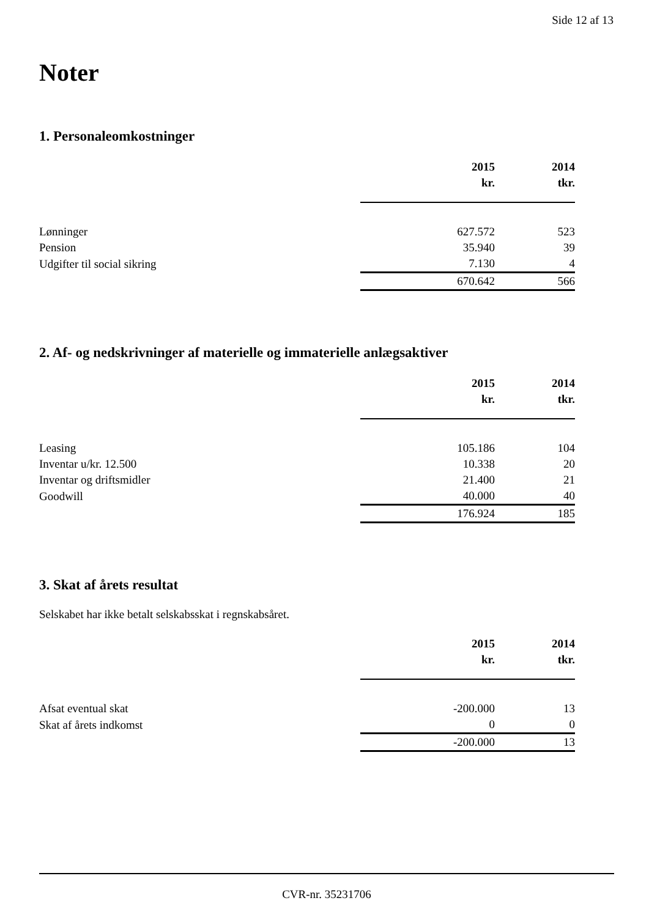Side 12 af 13
Noter
1. Personaleomkostninger
| | 2015 | 2014 |
| --- | --- | --- |
| | kr. | tkr. |
| Lønninger | 627.572 | 523 |
| Pension | 35.940 | 39 |
| Udgifter til social sikring | 7.130 | 4 |
| | 670.642 | 566 |
2. Af- og nedskrivninger af materielle og immaterielle anlægsaktiver
| | 2015 | 2014 |
| --- | --- | --- |
| | kr. | tkr. |
| Leasing | 105.186 | 104 |
| Inventar u/kr. 12.500 | 10.338 | 20 |
| Inventar og driftsmidler | 21.400 | 21 |
| Goodwill | 40.000 | 40 |
| | 176.924 | 185 |
3. Skat af årets resultat
Selskabet har ikke betalt selskabsskat i regnskabsåret.
| | 2015 | 2014 |
| --- | --- | --- |
| | kr. | tkr. |
| Afsat eventual skat | -200.000 | 13 |
| Skat af årets indkomst | 0 | 0 |
| | -200.000 | 13 |
CVR-nr. 35231706